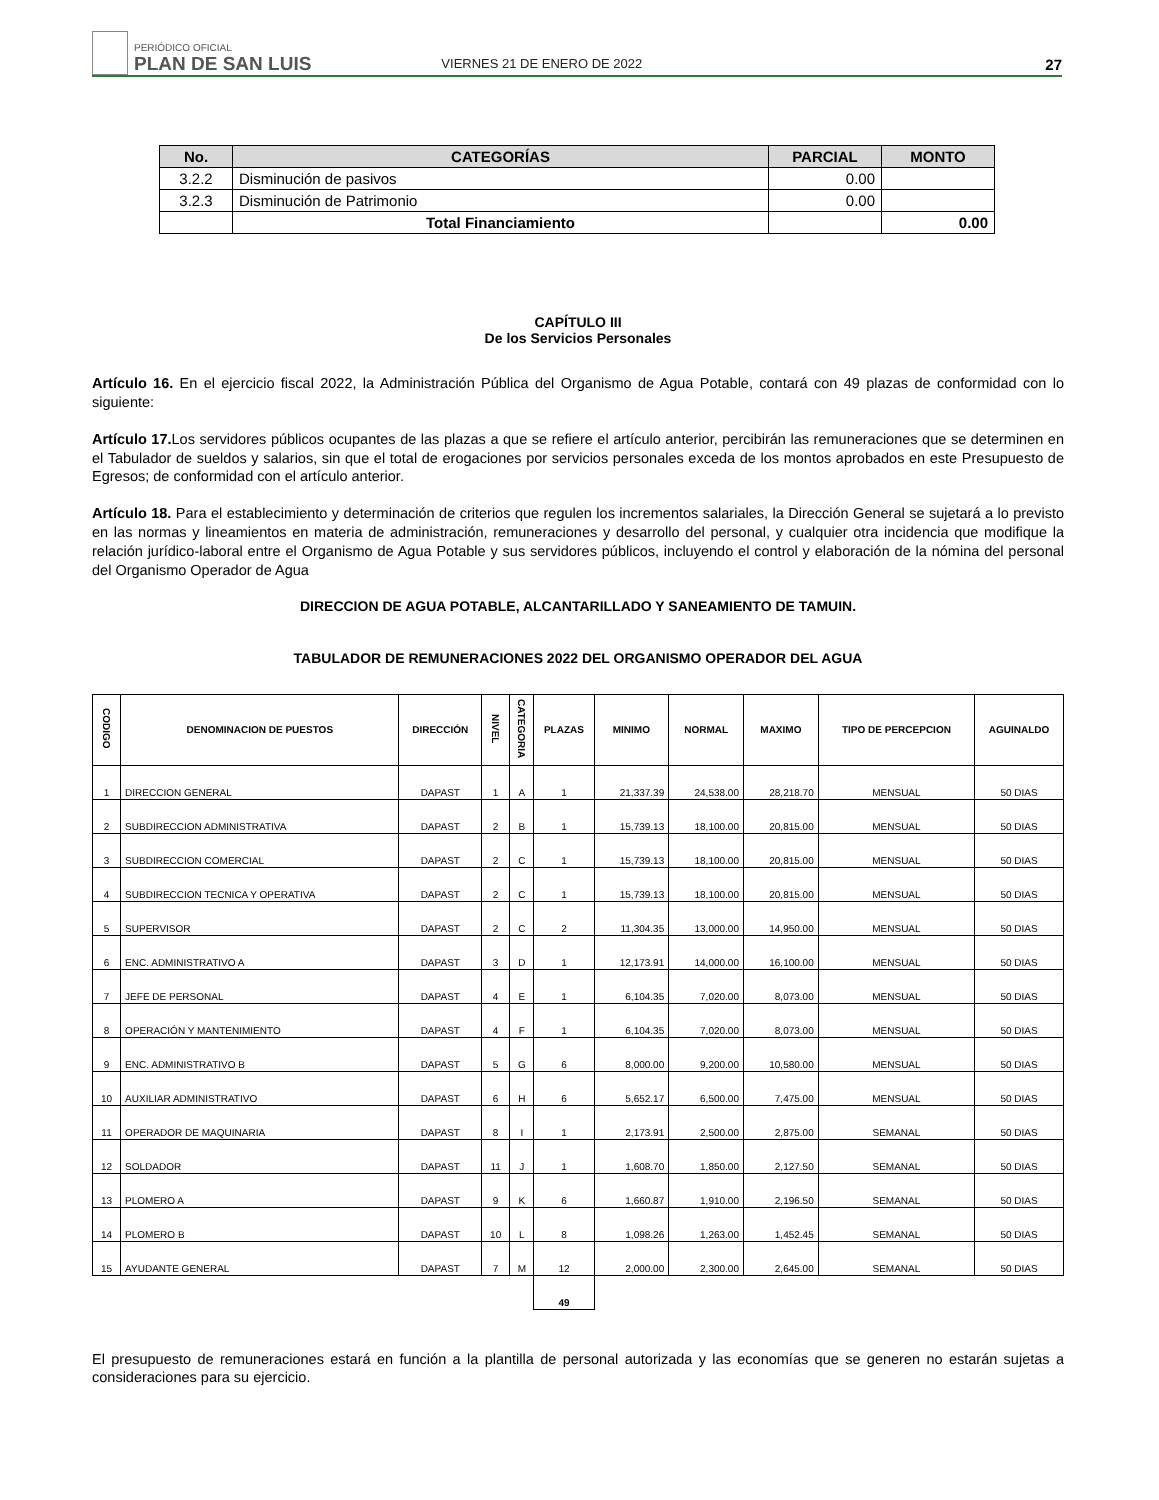PERIÓDICO OFICIAL
PLAN DE SAN LUIS
VIERNES 21 DE ENERO DE 2022
27
| No. | CATEGORÍAS | PARCIAL | MONTO |
| --- | --- | --- | --- |
| 3.2.2 | Disminución de pasivos | 0.00 | |
| 3.2.3 | Disminución de Patrimonio | 0.00 | |
| | Total Financiamiento | | 0.00 |
CAPÍTULO III
De los Servicios Personales
Artículo 16. En el ejercicio fiscal 2022, la Administración Pública del Organismo de Agua Potable, contará con 49 plazas de conformidad con lo siguiente:
Artículo 17. Los servidores públicos ocupantes de las plazas a que se refiere el artículo anterior, percibirán las remuneraciones que se determinen en el Tabulador de sueldos y salarios, sin que el total de erogaciones por servicios personales exceda de los montos aprobados en este Presupuesto de Egresos; de conformidad con el artículo anterior.
Artículo 18. Para el establecimiento y determinación de criterios que regulen los incrementos salariales, la Dirección General se sujetará a lo previsto en las normas y lineamientos en materia de administración, remuneraciones y desarrollo del personal, y cualquier otra incidencia que modifique la relación jurídico-laboral entre el Organismo de Agua Potable y sus servidores públicos, incluyendo el control y elaboración de la nómina del personal del Organismo Operador de Agua
DIRECCION DE AGUA POTABLE, ALCANTARILLADO Y SANEAMIENTO DE TAMUIN.
TABULADOR DE REMUNERACIONES 2022 DEL ORGANISMO OPERADOR DEL AGUA
| CODIGO | DENOMINACION DE PUESTOS | DIRECCIÓN | NIVEL | CATEGORIA | PLAZAS | MINIMO | NORMAL | MAXIMO | TIPO DE PERCEPCION | AGUINALDO |
| --- | --- | --- | --- | --- | --- | --- | --- | --- | --- | --- |
| 1 | DIRECCION GENERAL | DAPAST | 1 | A | 1 | 21,337.39 | 24,538.00 | 28,218.70 | MENSUAL | 50 DIAS |
| 2 | SUBDIRECCION ADMINISTRATIVA | DAPAST | 2 | B | 1 | 15,739.13 | 18,100.00 | 20,815.00 | MENSUAL | 50 DIAS |
| 3 | SUBDIRECCION COMERCIAL | DAPAST | 2 | C | 1 | 15,739.13 | 18,100.00 | 20,815.00 | MENSUAL | 50 DIAS |
| 4 | SUBDIRECCION TECNICA Y OPERATIVA | DAPAST | 2 | C | 1 | 15,739.13 | 18,100.00 | 20,815.00 | MENSUAL | 50 DIAS |
| 5 | SUPERVISOR | DAPAST | 2 | C | 2 | 11,304.35 | 13,000.00 | 14,950.00 | MENSUAL | 50 DIAS |
| 6 | ENC. ADMINISTRATIVO A | DAPAST | 3 | D | 1 | 12,173.91 | 14,000.00 | 16,100.00 | MENSUAL | 50 DIAS |
| 7 | JEFE DE PERSONAL | DAPAST | 4 | E | 1 | 6,104.35 | 7,020.00 | 8,073.00 | MENSUAL | 50 DIAS |
| 8 | OPERACIÓN Y MANTENIMIENTO | DAPAST | 4 | F | 1 | 6,104.35 | 7,020.00 | 8,073.00 | MENSUAL | 50 DIAS |
| 9 | ENC. ADMINISTRATIVO B | DAPAST | 5 | G | 6 | 8,000.00 | 9,200.00 | 10,580.00 | MENSUAL | 50 DIAS |
| 10 | AUXILIAR ADMINISTRATIVO | DAPAST | 6 | H | 6 | 5,652.17 | 6,500.00 | 7,475.00 | MENSUAL | 50 DIAS |
| 11 | OPERADOR DE MAQUINARIA | DAPAST | 8 | I | 1 | 2,173.91 | 2,500.00 | 2,875.00 | SEMANAL | 50 DIAS |
| 12 | SOLDADOR | DAPAST | 11 | J | 1 | 1,608.70 | 1,850.00 | 2,127.50 | SEMANAL | 50 DIAS |
| 13 | PLOMERO A | DAPAST | 9 | K | 6 | 1,660.87 | 1,910.00 | 2,196.50 | SEMANAL | 50 DIAS |
| 14 | PLOMERO B | DAPAST | 10 | L | 8 | 1,098.26 | 1,263.00 | 1,452.45 | SEMANAL | 50 DIAS |
| 15 | AYUDANTE GENERAL | DAPAST | 7 | M | 12 | 2,000.00 | 2,300.00 | 2,645.00 | SEMANAL | 50 DIAS |
| | | | | | 49 | | | | | |
El presupuesto de remuneraciones estará en función a la plantilla de personal autorizada y las economías que se generen no estarán sujetas a consideraciones para su ejercicio.